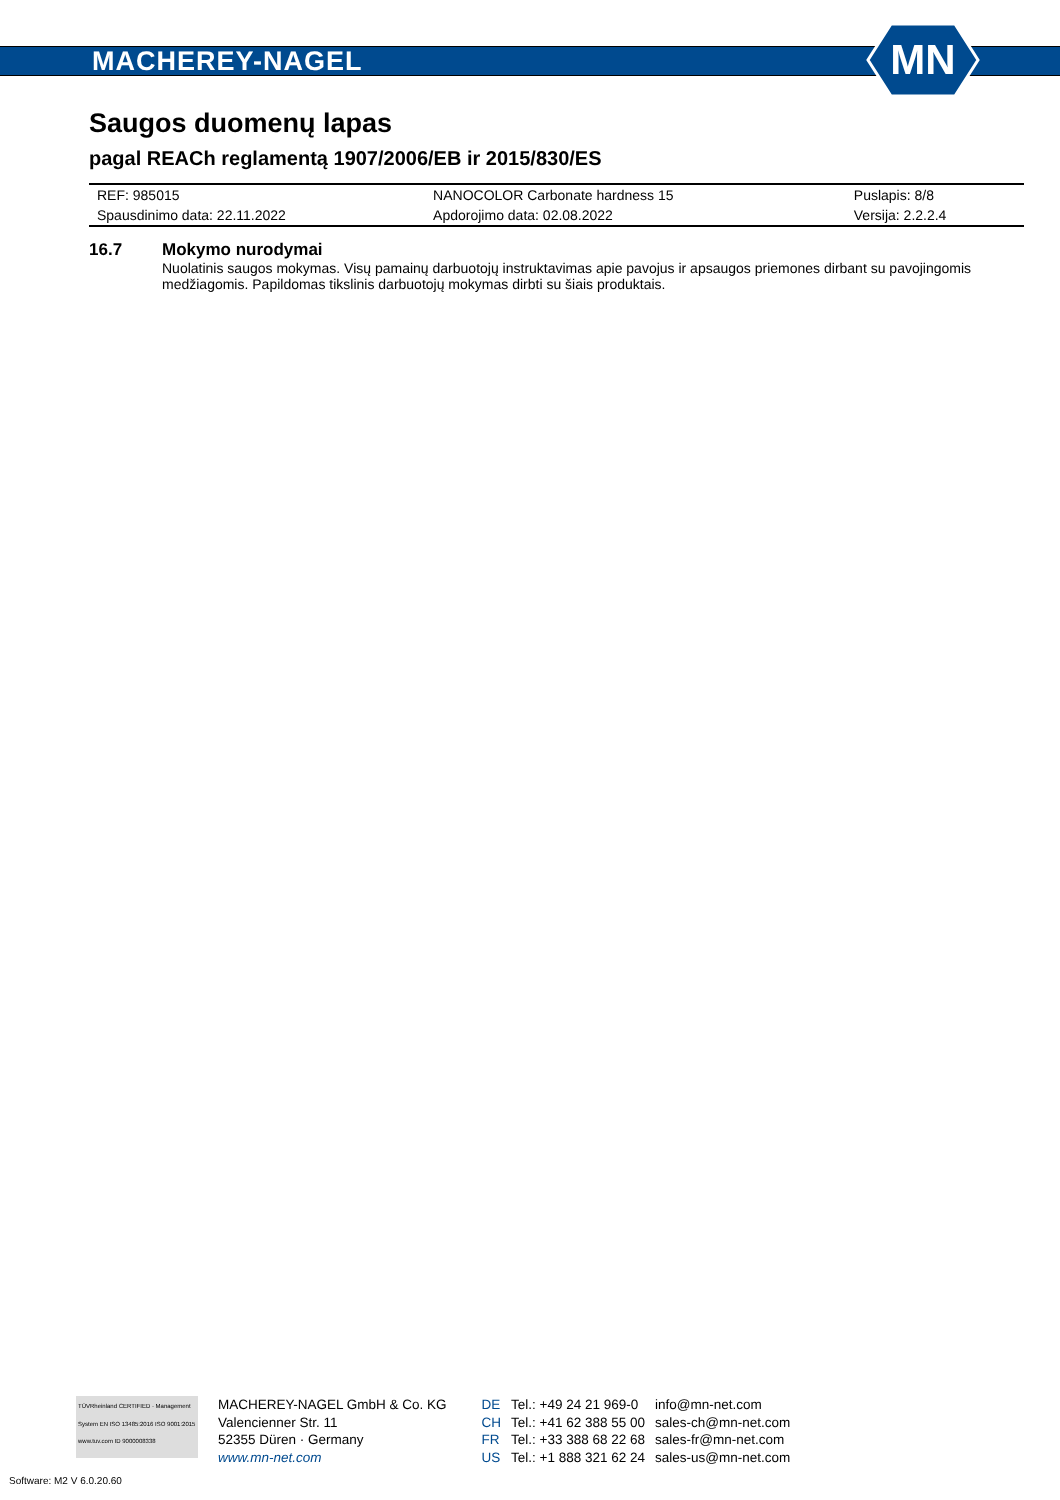MACHEREY-NAGEL
MN
Saugos duomenų lapas
pagal REACh reglamentą 1907/2006/EB ir 2015/830/ES
| REF: 985015 | NANOCOLOR Carbonate hardness 15 | Puslapis: 8/8 |
| Spausdinimo data: 22.11.2022 | Apdorojimo data: 02.08.2022 | Versija: 2.2.2.4 |
16.7 Mokymo nurodymai
Nuolatinis saugos mokymas. Visų pamainų darbuotojų instruktavimas apie pavojus ir apsaugos priemones dirbant su pavojingomis medžiagomis. Papildomas tikslinis darbuotojų mokymas dirbti su šiais produktais.
TÜVRheinland CERTIFIED · Management System EN ISO 13485:2016 ISO 9001:2015 www.tuv.com ID 9000008338
MACHEREY-NAGEL GmbH & Co. KG
Valencienner Str. 11
52355 Düren · Germany
www.mn-net.com
| DE | Tel.: +49 24 21 969-0 | info@mn-net.com |
| CH | Tel.: +41 62 388 55 00 | sales-ch@mn-net.com |
| FR | Tel.: +33 388 68 22 68 | sales-fr@mn-net.com |
| US | Tel.: +1 888 321 62 24 | sales-us@mn-net.com |
Software: M2 V 6.0.20.60